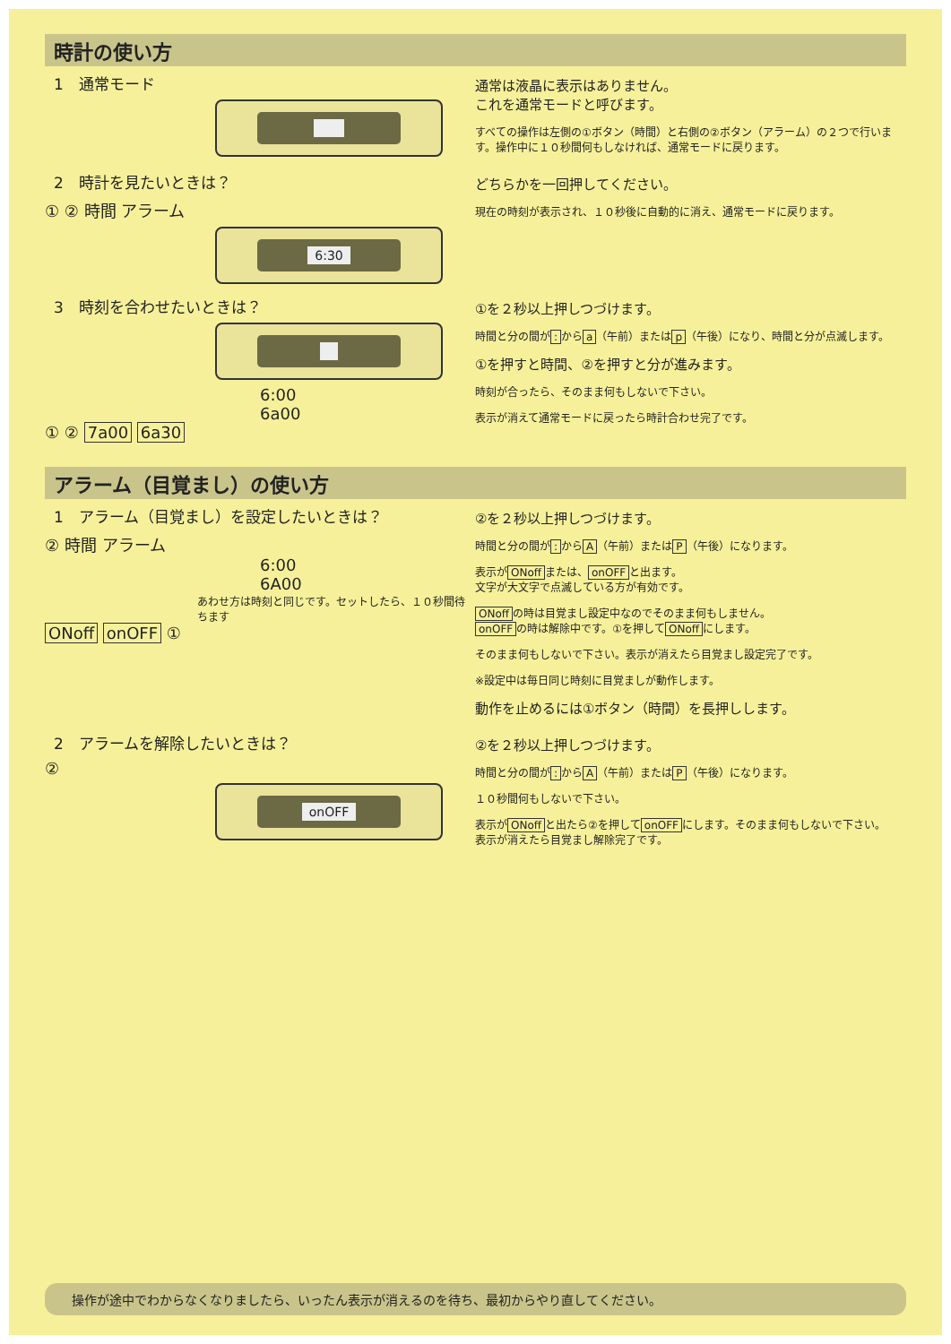時計の使い方
1　通常モード
通常は液晶に表示はありません。
これを通常モードと呼びます。
すべての操作は左側の①ボタン（時間）と右側の②ボタン（アラーム）の２つで行います。操作中に１０秒間何もしなければ、通常モードに戻ります。
2　時計を見たいときは？
① ② 時間 アラーム
6:30
どちらかを一回押してください。
現在の時刻が表示され、１０秒後に自動的に消え、通常モードに戻ります。
3　時刻を合わせたいときは？
6:00
6a00
① ② 7a00 6a30
①を２秒以上押しつづけます。
時間と分の間が: から a （午前）または p （午後）になり、時間と分が点滅します。
①を押すと時間、②を押すと分が進みます。
時刻が合ったら、そのまま何もしないで下さい。
表示が消えて通常モードに戻ったら時計合わせ完了です。
アラーム（目覚まし）の使い方
1　アラーム（目覚まし）を設定したいときは？
② 時間 アラーム
6:00
6A00
あわせ方は時刻と同じです。セットしたら、１０秒間待ちます
ONoff onOFF ①
②を２秒以上押しつづけます。
時間と分の間が: から A （午前）または P （午後）になります。
表示が ONoff または、 onOFF と出ます。
文字が大文字で点滅している方が有効です。
ONoff の時は目覚まし設定中なのでそのまま何もしません。
onOFF の時は解除中です。①を押して ONoff にします。
そのまま何もしないで下さい。表示が消えたら目覚まし設定完了です。
※設定中は毎日同じ時刻に目覚ましが動作します。
動作を止めるには①ボタン（時間）を長押しします。
2　アラームを解除したいときは？
②
onOFF
②を２秒以上押しつづけます。
時間と分の間が: から A （午前）または P （午後）になります。
１０秒間何もしないで下さい。
表示が ONoff と出たら②を押して onOFF にします。そのまま何もしないで下さい。
表示が消えたら目覚まし解除完了です。
操作が途中でわからなくなりましたら、いったん表示が消えるのを待ち、最初からやり直してください。